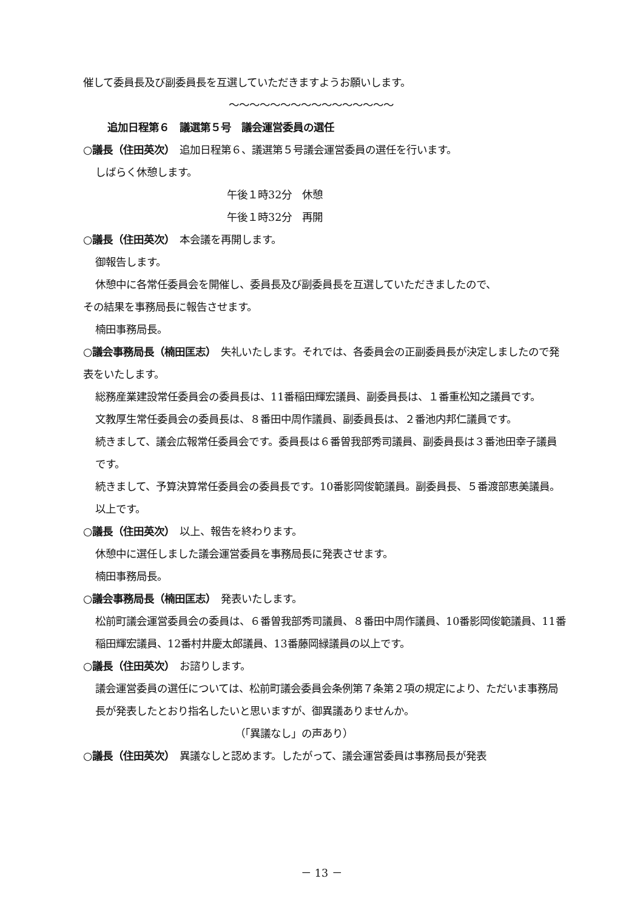催して委員長及び副委員長を互選していただきますようお願いします。
〜〜〜〜〜〜〜〜〜〜〜〜〜〜〜〜
追加日程第６　議選第５号　議会運営委員の選任
○議長（住田英次）　追加日程第６、議選第５号議会運営委員の選任を行います。
しばらく休憩します。
午後１時32分　休憩
午後１時32分　再開
○議長（住田英次）　本会議を再開します。
御報告します。
休憩中に各常任委員会を開催し、委員長及び副委員長を互選していただきましたので、
その結果を事務局長に報告させます。
楠田事務局長。
○議会事務局長（楠田匡志）　失礼いたします。それでは、各委員会の正副委員長が決定しましたので発表をいたします。
総務産業建設常任委員会の委員長は、11番稲田輝宏議員、副委員長は、１番重松知之議員です。
文教厚生常任委員会の委員長は、８番田中周作議員、副委員長は、２番池内邦仁議員です。
続きまして、議会広報常任委員会です。委員長は６番曽我部秀司議員、副委員長は３番池田幸子議員です。
続きまして、予算決算常任委員会の委員長です。10番影岡俊範議員。副委員長、５番渡部恵美議員。
以上です。
○議長（住田英次）　以上、報告を終わります。
休憩中に選任しました議会運営委員を事務局長に発表させます。
楠田事務局長。
○議会事務局長（楠田匡志）　発表いたします。
松前町議会運営委員会の委員は、６番曽我部秀司議員、８番田中周作議員、10番影岡俊範議員、11番稲田輝宏議員、12番村井慶太郎議員、13番藤岡緑議員の以上です。
○議長（住田英次）　お諮りします。
議会運営委員の選任については、松前町議会委員会条例第７条第２項の規定により、ただいま事務局長が発表したとおり指名したいと思いますが、御異議ありませんか。
（「異議なし」の声あり）
○議長（住田英次）　異議なしと認めます。したがって、議会運営委員は事務局長が発表
－ 13 －